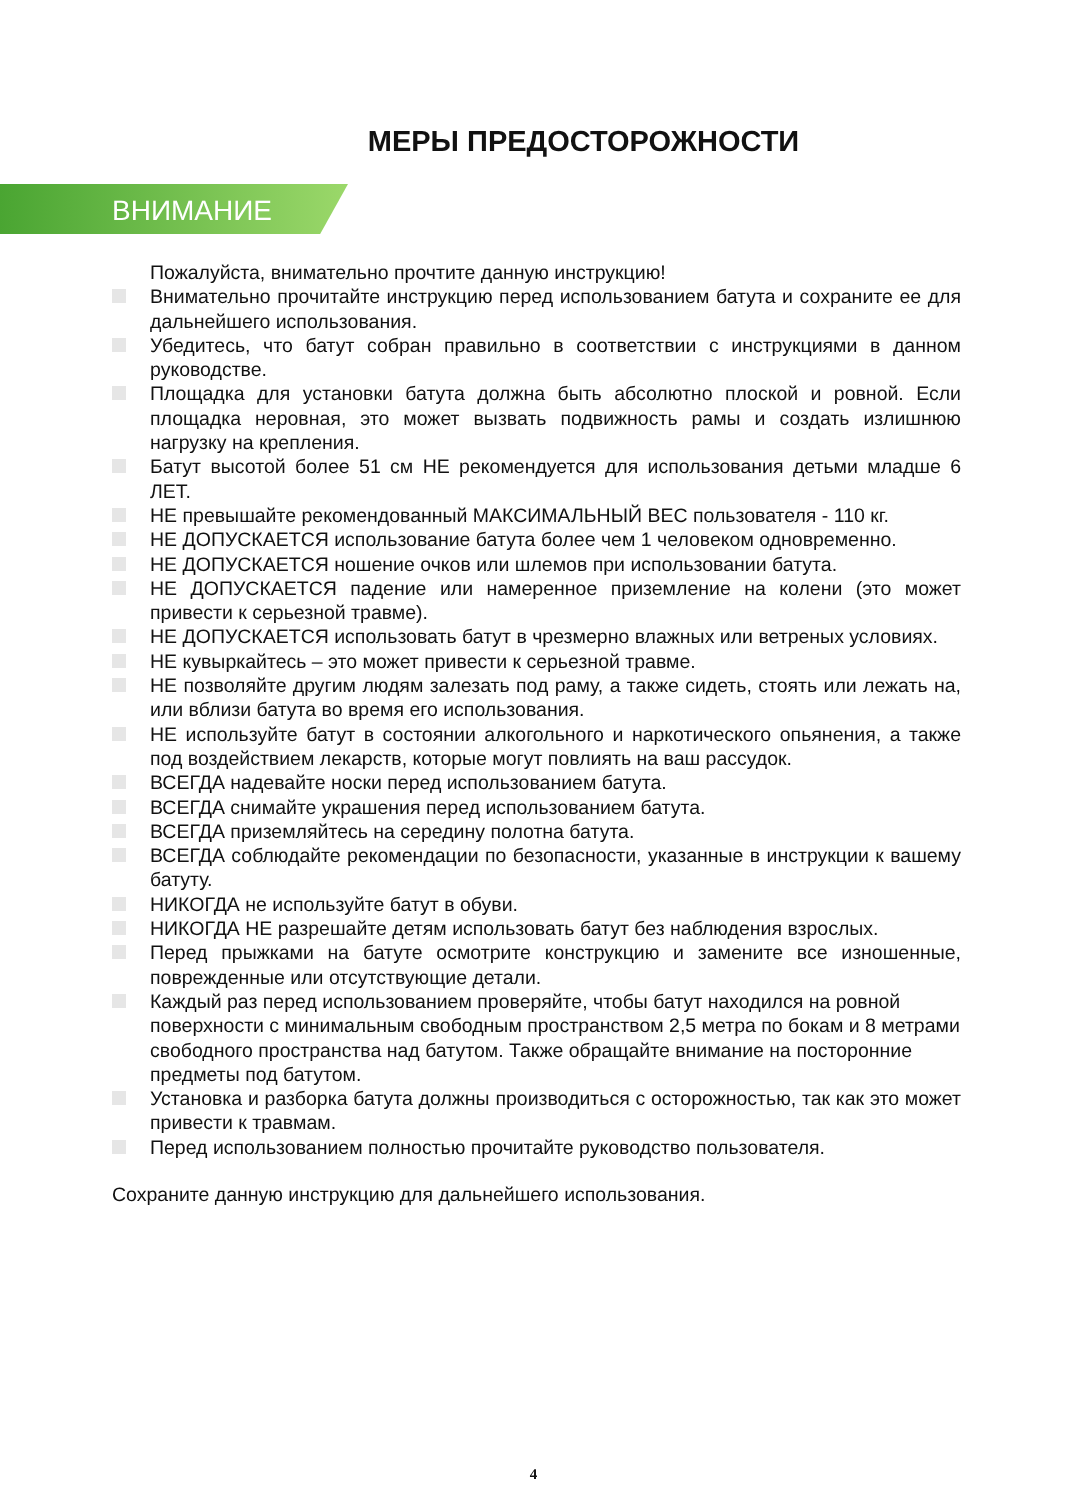МЕРЫ ПРЕДОСТОРОЖНОСТИ
ВНИМАНИЕ
Пожалуйста, внимательно прочтите данную инструкцию!
Внимательно прочитайте инструкцию перед использованием батута и сохраните ее для дальнейшего использования.
Убедитесь, что батут собран правильно в соответствии с инструкциями в данном руководстве.
Площадка для установки батута должна быть абсолютно плоской и ровной. Если площадка неровная, это может вызвать подвижность рамы и создать излишнюю нагрузку на крепления.
Батут высотой более 51 см НЕ рекомендуется для использования детьми младше 6 ЛЕТ.
НЕ превышайте рекомендованный МАКСИМАЛЬНЫЙ ВЕС пользователя - 110 кг.
НЕ ДОПУСКАЕТСЯ использование батута более чем 1 человеком одновременно.
НЕ ДОПУСКАЕТСЯ ношение очков или шлемов при использовании батута.
НЕ ДОПУСКАЕТСЯ падение или намеренное приземление на колени (это может привести к серьезной травме).
НЕ ДОПУСКАЕТСЯ использовать батут в чрезмерно влажных или ветреных условиях.
НЕ кувыркайтесь – это может привести к серьезной травме.
НЕ позволяйте другим людям залезать под раму, а также сидеть, стоять или лежать на, или вблизи батута во время его использования.
НЕ используйте батут в состоянии алкогольного и наркотического опьянения, а также под воздействием лекарств, которые могут повлиять на ваш рассудок.
ВСЕГДА надевайте носки перед использованием батута.
ВСЕГДА снимайте украшения перед использованием батута.
ВСЕГДА приземляйтесь на середину полотна батута.
ВСЕГДА соблюдайте рекомендации по безопасности, указанные в инструкции к вашему батуту.
НИКОГДА не используйте батут в обуви.
НИКОГДА НЕ разрешайте детям использовать батут без наблюдения взрослых.
Перед прыжками на батуте осмотрите конструкцию и замените все изношенные, поврежденные или отсутствующие детали.
Каждый раз перед использованием проверяйте, чтобы батут находился на ровной поверхности с минимальным свободным пространством 2,5 метра по бокам и 8 метрами свободного пространства над батутом. Также обращайте внимание на посторонние предметы под батутом.
Установка и разборка батута должны производиться с осторожностью, так как это может привести к травмам.
Перед использованием полностью прочитайте руководство пользователя.
Сохраните данную инструкцию для дальнейшего использования.
4